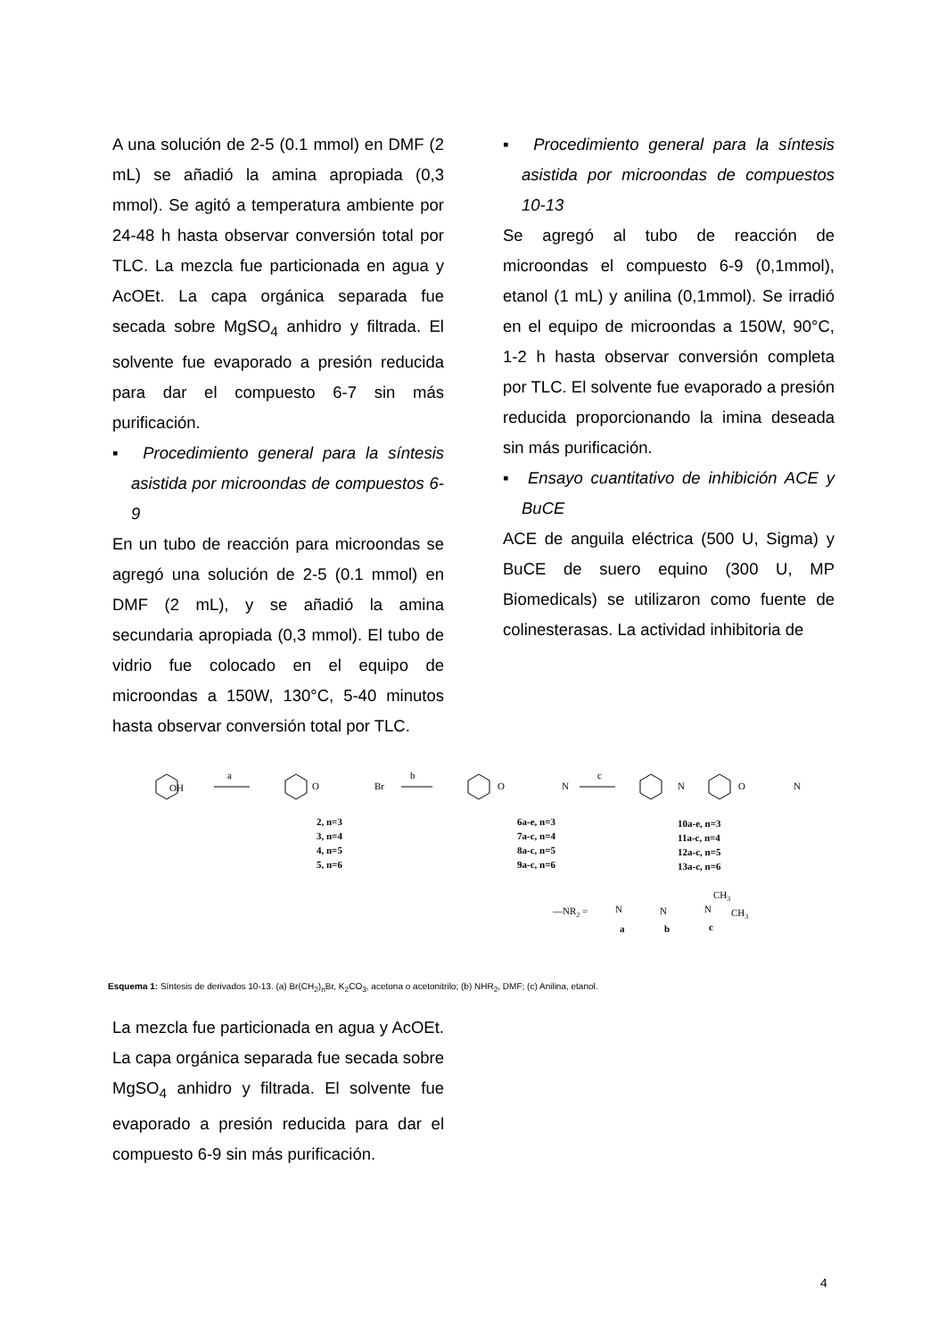A una solución de 2-5 (0.1 mmol) en DMF (2 mL) se añadió la amina apropiada (0,3 mmol). Se agitó a temperatura ambiente por 24-48 h hasta observar conversión total por TLC. La mezcla fue particionada en agua y AcOEt. La capa orgánica separada fue secada sobre MgSO<sub>4</sub> anhidro y filtrada. El solvente fue evaporado a presión reducida para dar el compuesto 6-7 sin más purificación.
▪ Procedimiento general para la síntesis asistida por microondas de compuestos 6-9
En un tubo de reacción para microondas se agregó una solución de 2-5 (0.1 mmol) en DMF (2 mL), y se añadió la amina secundaria apropiada (0,3 mmol). El tubo de vidrio fue colocado en el equipo de microondas a 150W, 130°C, 5-40 minutos hasta observar conversión total por TLC.
▪ Procedimiento general para la síntesis asistida por microondas de compuestos 10-13
Se agregó al tubo de reacción de microondas el compuesto 6-9 (0,1mmol), etanol (1 mL) y anilina (0,1mmol). Se irradió en el equipo de microondas a 150W, 90°C, 1-2 h hasta observar conversión completa por TLC. El solvente fue evaporado a presión reducida proporcionando la imina deseada sin más purificación.
▪ Ensayo cuantitativo de inhibición ACE y BuCE
ACE de anguila eléctrica (500 U, Sigma) y BuCE de suero equino (300 U, MP Biomedicals) se utilizaron como fuente de colinesterasas. La actividad inhibitoria de
OH
a
b
c
O
Br
O
N
N
O
N
2, n=3
3, n=4
4, n=5
5, n=6
6a-e, n=3
7a-c, n=4
8a-c, n=5
9a-c, n=6
10a-e, n=3
11a-c, n=4
12a-c, n=5
13a-c, n=6
a
b
c
—NR2 =
N
N
N
CH3
CH3
Esquema 1: Síntesis de derivados 10-13. (a) Br(CH<sub>2</sub>)<sub>n</sub>Br, K<sub>2</sub>CO<sub>3</sub>, acetona o acetonitrilo; (b) NHR<sub>2</sub>, DMF; (c) Anilina, etanol.
La mezcla fue particionada en agua y AcOEt. La capa orgánica separada fue secada sobre MgSO<sub>4</sub> anhidro y filtrada. El solvente fue evaporado a presión reducida para dar el compuesto 6-9 sin más purificación.
4